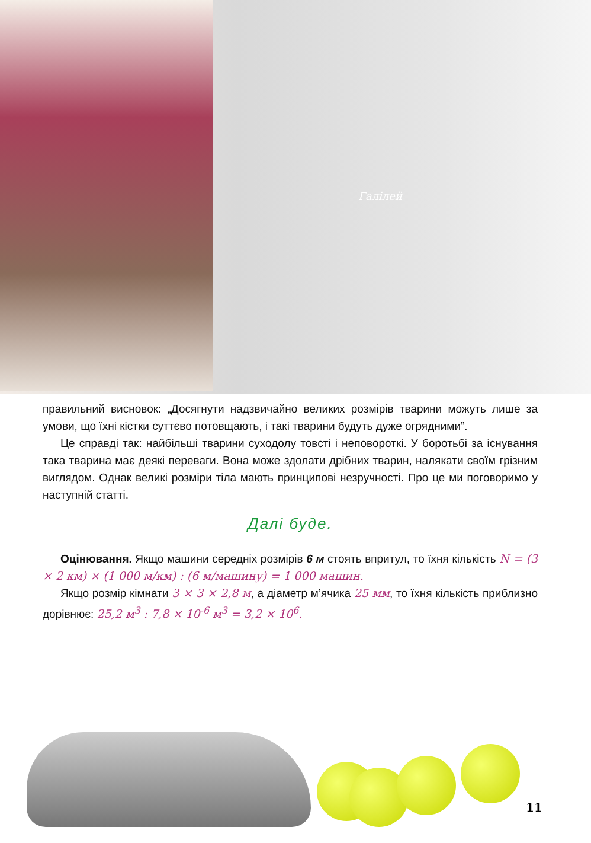Галілей
правильний висновок: „Досягнути надзвичайно великих розмірів тварини можуть лише за умови, що їхні кістки суттєво потовщають, і такі тварини будуть дуже огрядними”.
Це справді так: найбільші тварини суходолу товсті і неповороткі. У боротьбі за існування така тварина має деякі переваги. Вона може здолати дрібних тварин, налякати своїм грізним виглядом. Однак великі розміри тіла мають принципові незручності. Про це ми поговоримо у наступній статті.
Далі буде.
Оцінювання. Якщо машини середніх розмірів 6 м стоять впритул, то їхня кількість N = (3 × 2 км) × (1 000 м/км) : (6 м/машину) = 1 000 машин.
Якщо розмір кімнати 3 × 3 × 2,8 м, а діаметр м’ячика 25 мм, то їхня кількість приблизно дорівнює: 25,2 м<sup>3</sup> : 7,8 × 10<sup>-6</sup> м<sup>3</sup> = 3,2 × 10<sup>6</sup>.
11